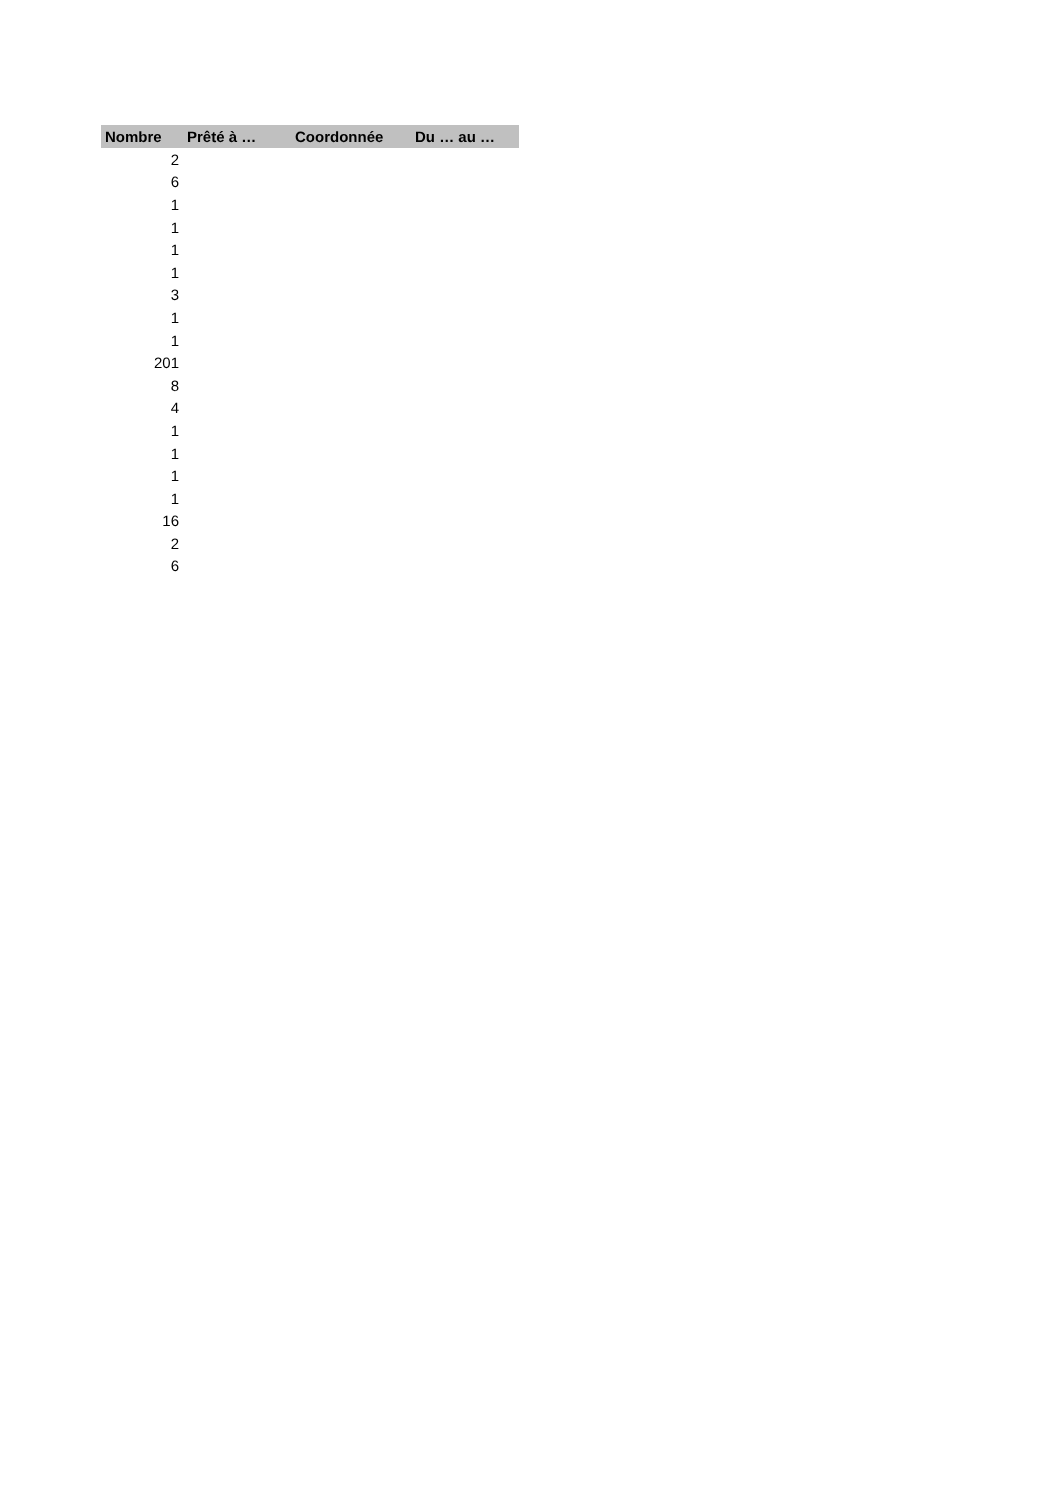| Nombre | Prêté à … | Coordonnée | Du … au … |
| --- | --- | --- | --- |
| 2 | | | |
| 6 | | | |
| 1 | | | |
| 1 | | | |
| 1 | | | |
| 1 | | | |
| 3 | | | |
| 1 | | | |
| 1 | | | |
| 201 | | | |
| 8 | | | |
| 4 | | | |
| 1 | | | |
| 1 | | | |
| 1 | | | |
| 1 | | | |
| 16 | | | |
| 2 | | | |
| 6 | | | |